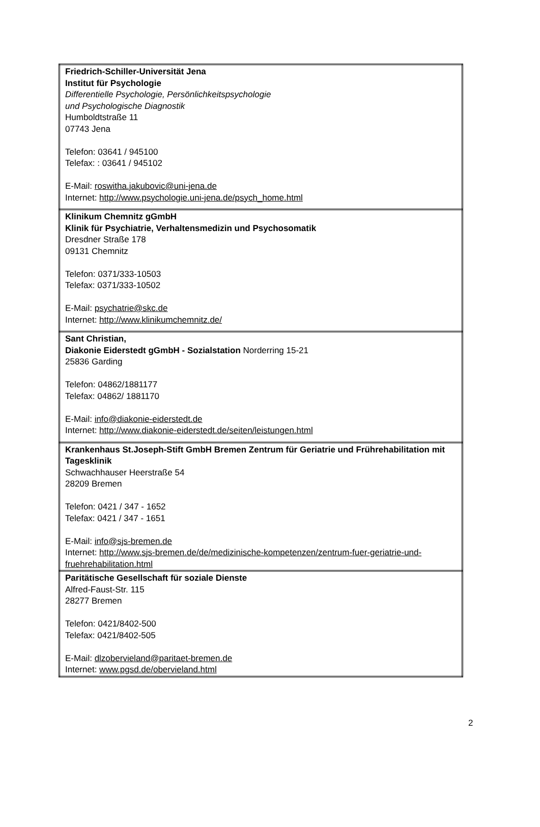| Friedrich-Schiller-Universität Jena Institut für Psychologie Differentielle Psychologie, Persönlichkeitspsychologie und Psychologische Diagnostik Humboldtstraße 11 07743 Jena Telefon: 03641 / 945100 Telefax: : 03641 / 945102 E-Mail: roswitha.jakubovic@uni-jena.de Internet: http://www.psychologie.uni-jena.de/psych_home.html |
| Klinikum Chemnitz gGmbH Klinik für Psychiatrie, Verhaltensmedizin und Psychosomatik Dresdner Straße 178 09131 Chemnitz Telefon: 0371/333-10503 Telefax: 0371/333-10502 E-Mail: psychatrie@skc.de Internet: http://www.klinikumchemnitz.de/ |
| Sant Christian, Diakonie Eiderstedt gGmbH - Sozialstation Norderring 15-21 25836 Garding Telefon: 04862/1881177 Telefax: 04862/ 1881170 E-Mail: info@diakonie-eiderstedt.de Internet: http://www.diakonie-eiderstedt.de/seiten/leistungen.html |
| Krankenhaus St.Joseph-Stift GmbH Bremen Zentrum für Geriatrie und Frührehabilitation mit Tagesklinik Schwachhauser Heerstraße 54 28209 Bremen Telefon: 0421 / 347 - 1652 Telefax: 0421 / 347 - 1651 E-Mail: info@sjs-bremen.de Internet: http://www.sjs-bremen.de/de/medizinische-kompetenzen/zentrum-fuer-geriatrie-und-fruehrehabilitation.html |
| Paritätische Gesellschaft für soziale Dienste Alfred-Faust-Str. 115 28277 Bremen Telefon: 0421/8402-500 Telefax: 0421/8402-505 E-Mail: dlzobervieland@paritaet-bremen.de Internet: www.pgsd.de/obervieland.html |
2